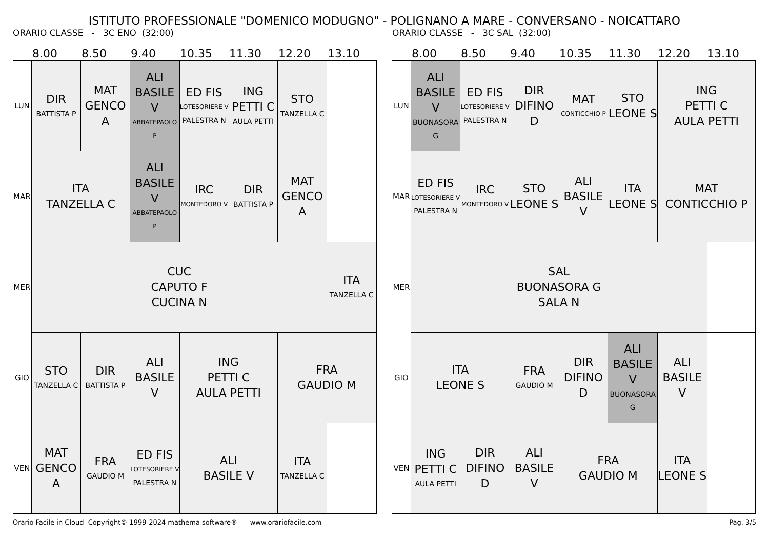ISTITUTO PROFESSIONALE "DOMENICO MODUGNO" - POLIGNANO A MARE - CONVERSANO - NOICATTARO
ORARIO CLASSE - 3C ENO (32:00)
8.00 8.50 9.40 10.35 11.30 12.20 13.10
| LUN | DIR BATTISTA P | MAT GENCO A | ALI BASILE V ABBATEPAOLO P | ED FIS LOTESORIERE V PALESTRA N | ING PETTI C AULA PETTI | STO TANZELLA C | |
| MAR | ITA TANZELLA C | | ALI BASILE V ABBATEPAOLO P | IRC MONTEDORO V | DIR BATTISTA P | MAT GENCO A | |
| MER | CUC CAPUTO F CUCINA N | | | | | | ITA TANZELLA C |
| GIO | STO TANZELLA C | DIR BATTISTA P | ALI BASILE V | ING PETTI C AULA PETTI | | FRA GAUDIO M | |
| VEN | MAT GENCO A | FRA GAUDIO M | ED FIS LOTESORIERE V PALESTRA N | ALI BASILE V | | ITA TANZELLA C | |
ORARIO CLASSE - 3C SAL (32:00)
8.00 8.50 9.40 10.35 11.30 12.20 13.10
| LUN | ALI BASILE V BUONASORA G | ED FIS LOTESORIERE V PALESTRA N | DIR DIFINO D | MAT CONTICCHIO P | STO LEONE S | ING PETTI C AULA PETTI | |
| MAR | ED FIS LOTESORIERE V PALESTRA N | IRC MONTEDORO V | STO LEONE S | ALI BASILE V | ITA LEONE S | MAT CONTICCHIO P | |
| MER | SAL BUONASORA G SALA N | | | | | | |
| GIO | ITA LEONE S | | FRA GAUDIO M | DIR DIFINO D | ALI BASILE V BUONASORA G | ALI BASILE V | |
| VEN | ING PETTI C AULA PETTI | DIR DIFINO D | ALI BASILE V | FRA GAUDIO M | | ITA LEONE S | |
Orario Facile in Cloud Copyright© 1999-2024 mathema software® www.orariofacile.com Pag. 3/5